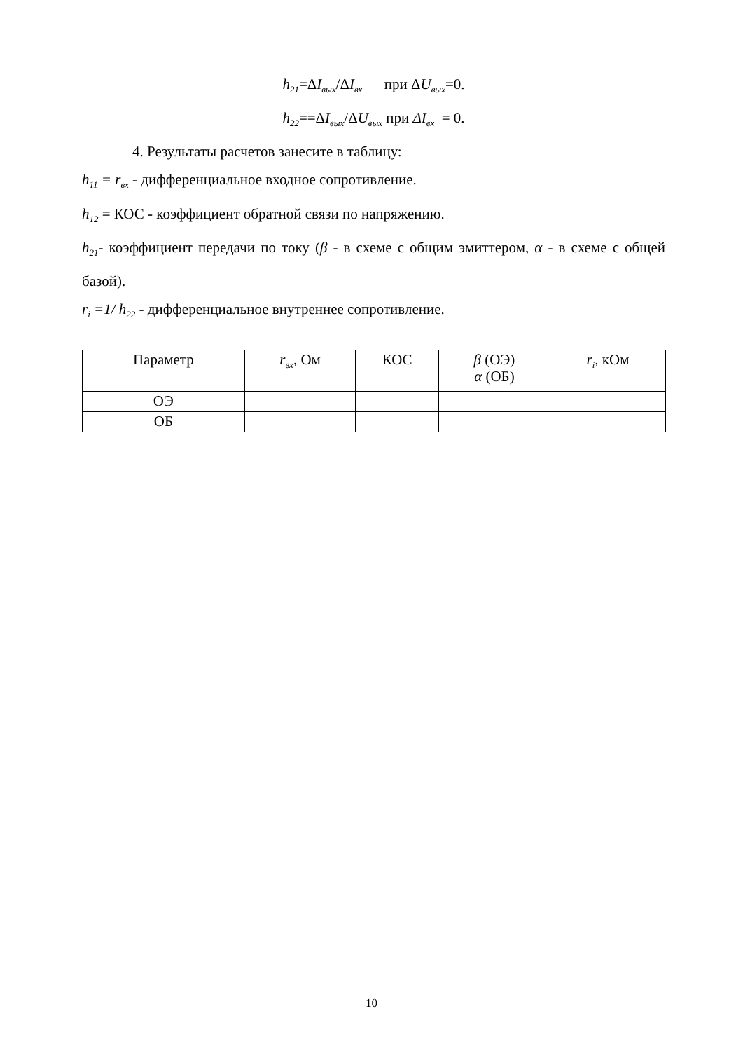h<sub>21</sub>=ΔI<sub>вых</sub>/ΔI<sub>вх</sub> при ΔU<sub>вых</sub>=0.
h<sub>22</sub>==ΔI<sub>вых</sub>/ΔU<sub>вых</sub> при ΔI<sub>вх</sub> = 0.
4. Результаты расчетов занесите в таблицу:
h<sub>11</sub> = r<sub>вх</sub> - дифференциальное входное сопротивление.
h<sub>12</sub> = КОС - коэффициент обратной связи по напряжению.
h<sub>21</sub>- коэффициент передачи по току (β - в схеме с общим эмиттером, α - в схеме с общей базой).
r<sub>i</sub> =1/ h<sub>22</sub> - дифференциальное внутреннее сопротивление.
| Параметр | r<sub>вх</sub> , Ом | КОС | β (ОЭ) α (ОБ) | r<sub>i</sub>, кОм |
| ОЭ | | | | |
| ОБ | | | | |
10